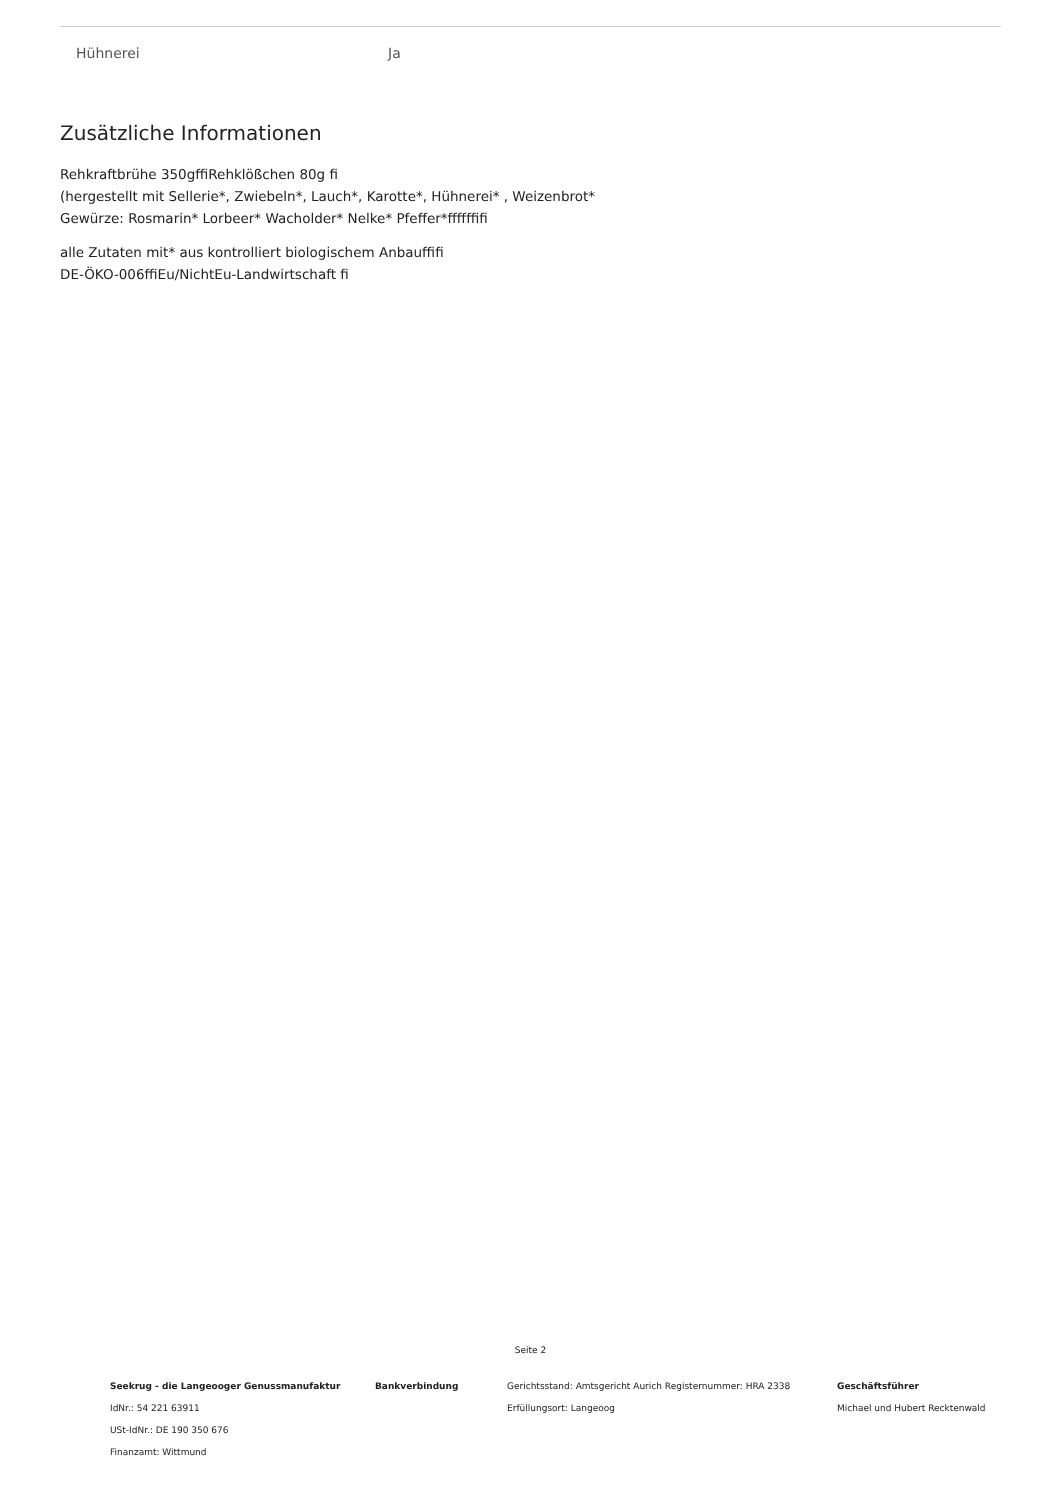| Hühnerei | Ja |
Zusätzliche Informationen
Rehkraftbrühe 350gffiRehklößchen 80g fi
(hergestellt mit Sellerie*, Zwiebeln*, Lauch*, Karotte*, Hühnerei* , Weizenbrot*
Gewürze: Rosmarin* Lorbeer* Wacholder* Nelke* Pfeffer*ffffffifi
alle Zutaten mit* aus kontrolliert biologischem Anbauffifi
DE-ÖKO-006ffiEu/NichtEu-Landwirtschaft fi
Seite 2
| Seekrug - die Langeooger Genussmanufaktur IdNr.: 54 221 63911 USt-IdNr.: DE 190 350 676 Finanzamt: Wittmund | Bankverbindung | Gerichtsstand: Amtsgericht Aurich Registernummer: HRA 2338 Erfüllungsort: Langeoog | Geschäftsführer Michael und Hubert Recktenwald |